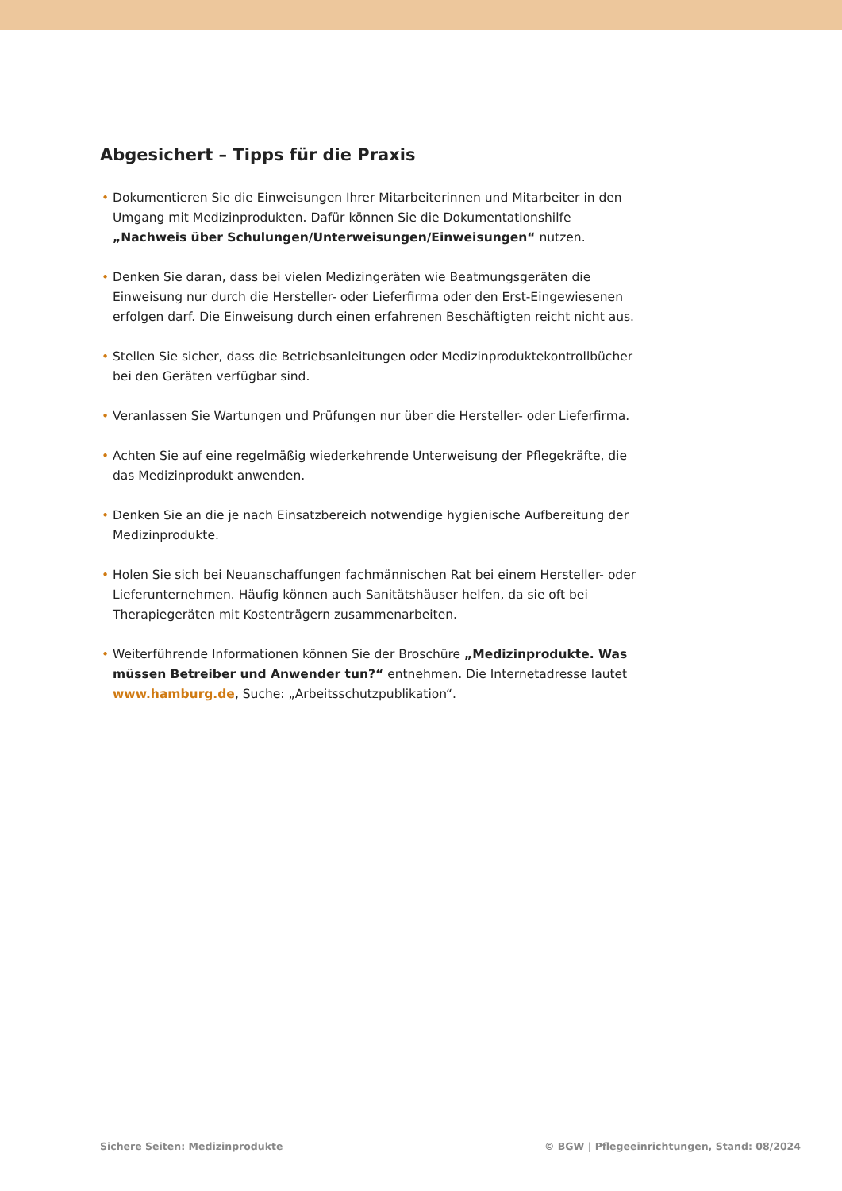Abgesichert – Tipps für die Praxis
• Dokumentieren Sie die Einweisungen Ihrer Mitarbeiterinnen und Mitarbeiter in den Umgang mit Medizinprodukten. Dafür können Sie die Dokumentationshilfe „Nachweis über Schulungen/Unterweisungen/Einweisungen“ nutzen.
• Denken Sie daran, dass bei vielen Medizingeräten wie Beatmungsgeräten die Einweisung nur durch die Hersteller- oder Lieferfirma oder den Erst-Eingewiesenen erfolgen darf. Die Einweisung durch einen erfahrenen Beschäftigten reicht nicht aus.
• Stellen Sie sicher, dass die Betriebsanleitungen oder Medizinproduktekontrollbücher bei den Geräten verfügbar sind.
• Veranlassen Sie Wartungen und Prüfungen nur über die Hersteller- oder Lieferfirma.
• Achten Sie auf eine regelmäßig wiederkehrende Unterweisung der Pflegekräfte, die das Medizinprodukt anwenden.
• Denken Sie an die je nach Einsatzbereich notwendige hygienische Aufbereitung der Medizinprodukte.
• Holen Sie sich bei Neuanschaffungen fachmännischen Rat bei einem Hersteller- oder Lieferunternehmen. Häufig können auch Sanitätshäuser helfen, da sie oft bei Therapiegeräten mit Kostenträgern zusammenarbeiten.
• Weiterführende Informationen können Sie der Broschüre „Medizinprodukte. Was müssen Betreiber und Anwender tun?“ entnehmen. Die Internetadresse lautet www.hamburg.de, Suche: „Arbeitsschutzpublikation“.
Sichere Seiten: Medizinprodukte © BGW | Pflegeeinrichtungen, Stand: 08/2024